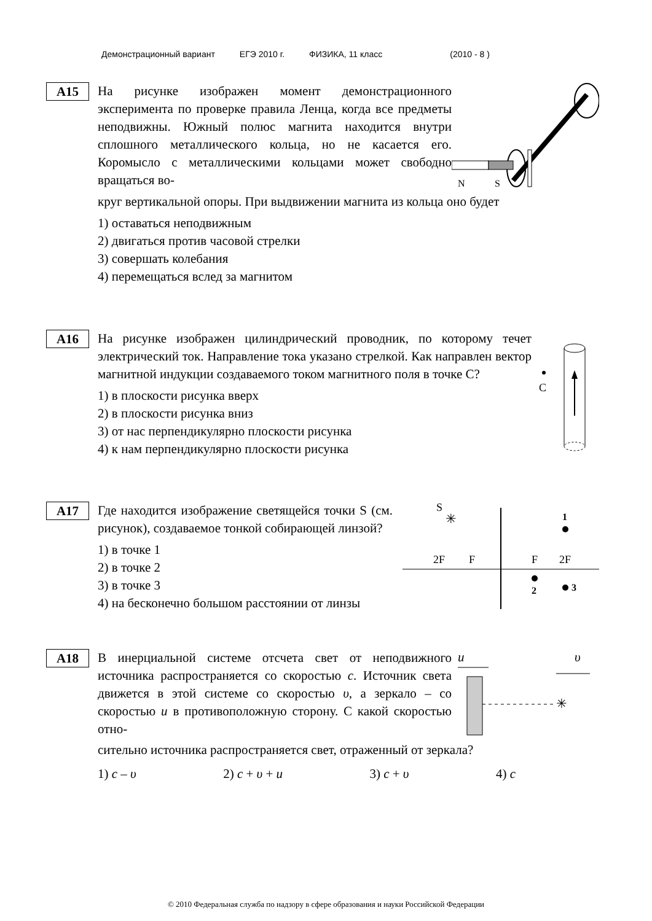Демонстрационный вариант ЕГЭ 2010 г. ФИЗИКА, 11 класс (2010 - 8 )
A15
На рисунке изображен момент демонстрационного эксперимента по проверке правила Ленца, когда все предметы неподвижны. Южный полюс магнита находится внутри сплошного металлического кольца, но не касается его. Коромысло с металлическими кольцами может свободно вращаться во-
N
S
круг вертикальной опоры. При выдвижении магнита из кольца оно будет
1) оставаться неподвижным
2) двигаться против часовой стрелки
3) совершать колебания
4) перемещаться вслед за магнитом
A16
На рисунке изображен цилиндрический проводник, по которому течет электрический ток. Направление тока указано стрелкой. Как направлен вектор магнитной индукции создаваемого током магнитного поля в точке С?
1) в плоскости рисунка вверх
2) в плоскости рисунка вниз
3) от нас перпендикулярно плоскости рисунка
4) к нам перпендикулярно плоскости рисунка
C
A17
Где находится изображение светящейся точки S (см. рисунок), создаваемое тонкой собирающей линзой?
1) в точке 1
2) в точке 2
3) в точке 3
4) на бесконечно большом расстоянии от линзы
S
✳
2F
F
F
2F
1
2
3
A18
В инерциальной системе отсчета свет от неподвижного источника распространяется со скоростью c. Источник света движется в этой системе со скоростью υ, а зеркало – со скоростью u в противоположную сторону. С какой скоростью отно-
u
υ
✳
сительно источника распространяется свет, отраженный от зеркала?
1) c – υ 2) c + υ + u 3) c + υ 4) c
© 2010 Федеральная служба по надзору в сфере образования и науки Российской Федерации